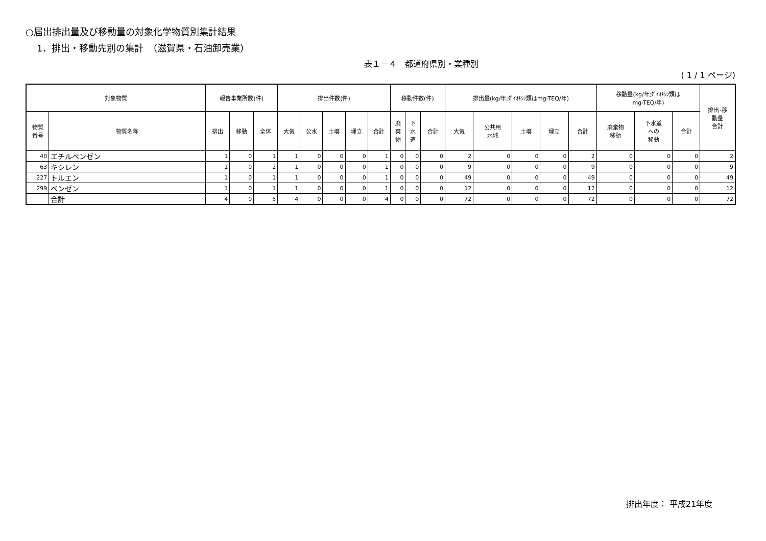○届出排出量及び移動量の対象化学物質別集計結果
1．排出・移動先別の集計　（滋賀県・石油卸売業）
表１－４　都道府県別・業種別
( 1 / 1 ページ)
| 対象物質 | | 報告事業所数(件) | | | 排出件数(件) | | | | | 移動件数(件) | | | 排出量(kg/年;ﾀﾞｲｵｷｼﾝ類はmg-TEQ/年) | | | | | 移動量(kg/年;ﾀﾞｲｵｷｼﾝ類は mg-TEQ/年) | | | 排出･移 動量 合計 |
| --- | --- | --- | --- | --- | --- | --- | --- | --- | --- | --- | --- | --- | --- | --- | --- | --- | --- | --- | --- | --- | --- |
| 物質 番号 | 物質名称 | 排出 | 移動 | 全体 | 大気 | 公水 | 土壌 | 埋立 | 合計 | 廃 棄 物 | 下 水 道 | 合計 | 大気 | 公共用 水域 | 土壌 | 埋立 | 合計 | 廃棄物 移動 | 下水道 への 移動 | 合計 | |
| 40 | エチルベンゼン | 1 | 0 | 1 | 1 | 0 | 0 | 0 | 1 | 0 | 0 | 0 | 2 | 0 | 0 | 0 | 2 | 0 | 0 | 0 | 2 |
| 63 | キシレン | 1 | 0 | 2 | 1 | 0 | 0 | 0 | 1 | 0 | 0 | 0 | 9 | 0 | 0 | 0 | 9 | 0 | 0 | 0 | 9 |
| 227 | トルエン | 1 | 0 | 1 | 1 | 0 | 0 | 0 | 1 | 0 | 0 | 0 | 49 | 0 | 0 | 0 | 49 | 0 | 0 | 0 | 49 |
| 299 | ベンゼン | 1 | 0 | 1 | 1 | 0 | 0 | 0 | 1 | 0 | 0 | 0 | 12 | 0 | 0 | 0 | 12 | 0 | 0 | 0 | 12 |
| | 合計 | 4 | 0 | 5 | 4 | 0 | 0 | 0 | 4 | 0 | 0 | 0 | 72 | 0 | 0 | 0 | 72 | 0 | 0 | 0 | 72 |
排出年度： 平成21年度